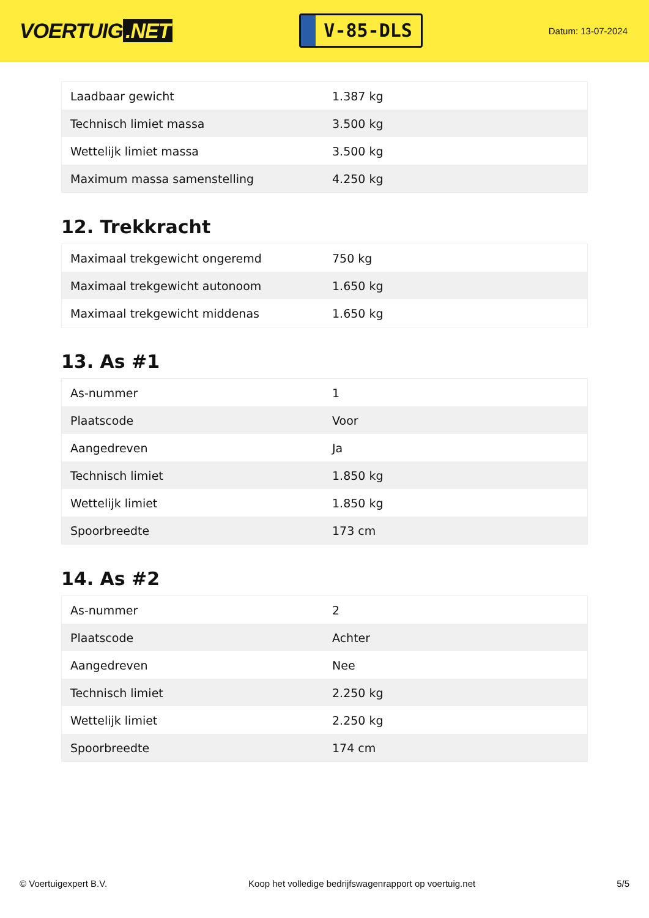VOERTUIG.NET
V-85-DLS
Datum: 13-07-2024
| Laadbaar gewicht | 1.387 kg |
| Technisch limiet massa | 3.500 kg |
| Wettelijk limiet massa | 3.500 kg |
| Maximum massa samenstelling | 4.250 kg |
12. Trekkracht
| Maximaal trekgewicht ongeremd | 750 kg |
| Maximaal trekgewicht autonoom | 1.650 kg |
| Maximaal trekgewicht middenas | 1.650 kg |
13. As #1
| As-nummer | 1 |
| Plaatscode | Voor |
| Aangedreven | Ja |
| Technisch limiet | 1.850 kg |
| Wettelijk limiet | 1.850 kg |
| Spoorbreedte | 173 cm |
14. As #2
| As-nummer | 2 |
| Plaatscode | Achter |
| Aangedreven | Nee |
| Technisch limiet | 2.250 kg |
| Wettelijk limiet | 2.250 kg |
| Spoorbreedte | 174 cm |
© Voertuigexpert B.V. Koop het volledige bedrijfswagenrapport op voertuig.net 5/5